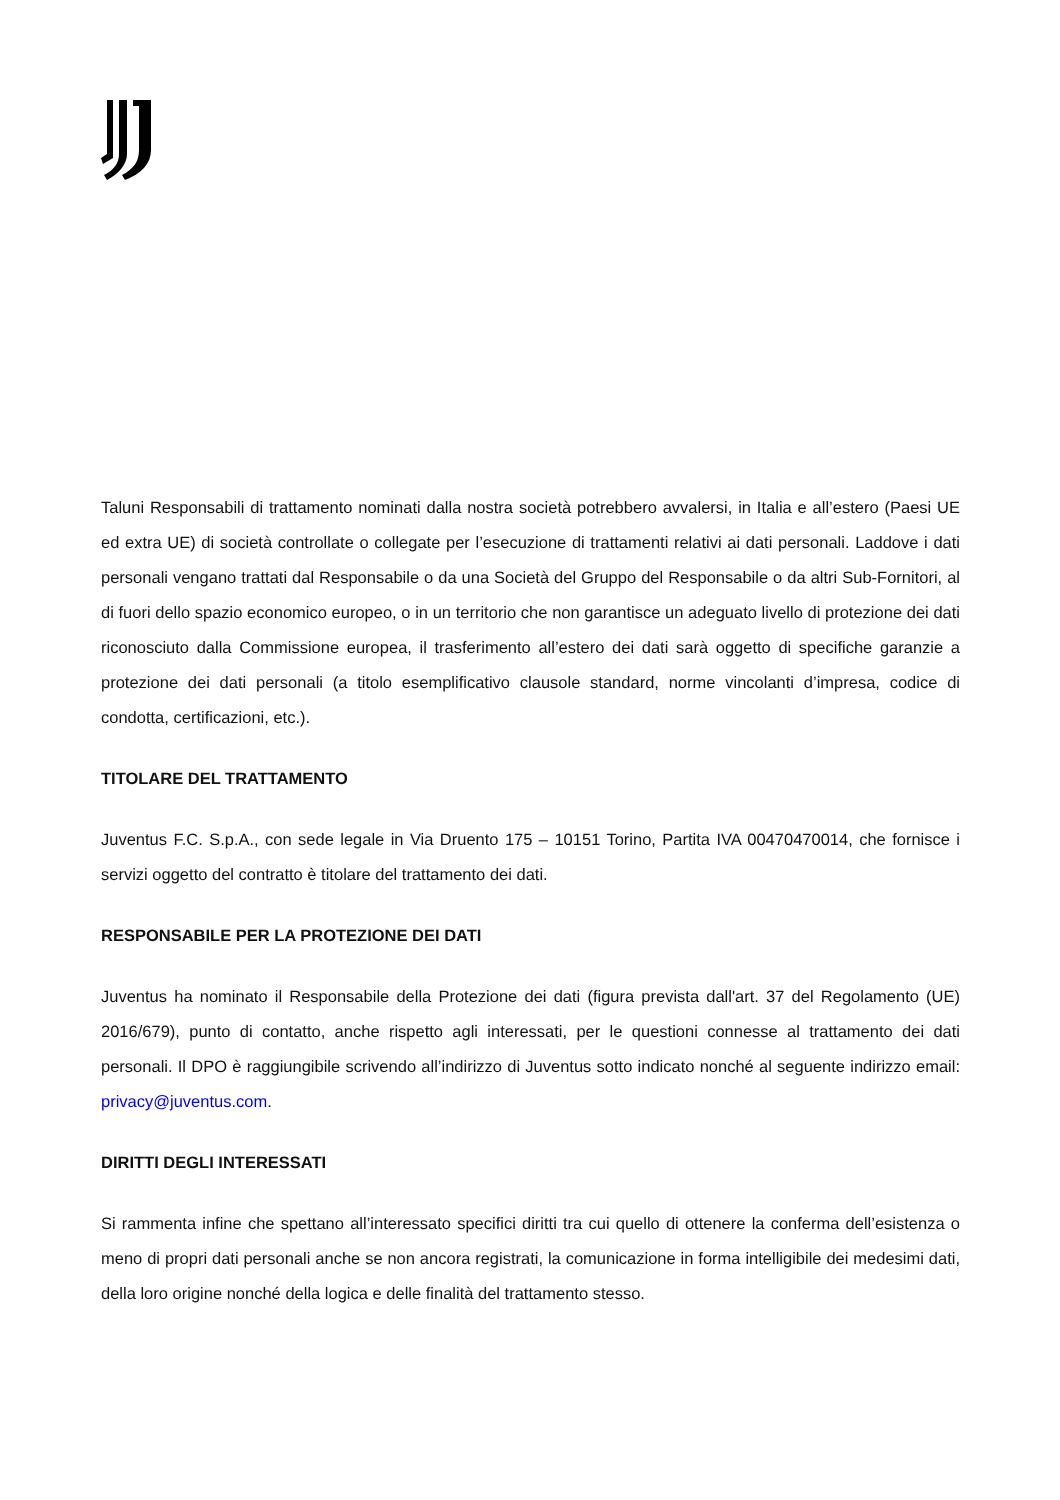Taluni Responsabili di trattamento nominati dalla nostra società potrebbero avvalersi, in Italia e all’estero (Paesi UE ed extra UE) di società controllate o collegate per l’esecuzione di trattamenti relativi ai dati personali. Laddove i dati personali vengano trattati dal Responsabile o da una Società del Gruppo del Responsabile o da altri Sub-Fornitori, al di fuori dello spazio economico europeo, o in un territorio che non garantisce un adeguato livello di protezione dei dati riconosciuto dalla Commissione europea, il trasferimento all’estero dei dati sarà oggetto di specifiche garanzie a protezione dei dati personali (a titolo esemplificativo clausole standard, norme vincolanti d’impresa, codice di condotta, certificazioni, etc.).
TITOLARE DEL TRATTAMENTO
Juventus F.C. S.p.A., con sede legale in Via Druento 175 – 10151 Torino, Partita IVA 00470470014, che fornisce i servizi oggetto del contratto è titolare del trattamento dei dati.
RESPONSABILE PER LA PROTEZIONE DEI DATI
Juventus ha nominato il Responsabile della Protezione dei dati (figura prevista dall'art. 37 del Regolamento (UE) 2016/679), punto di contatto, anche rispetto agli interessati, per le questioni connesse al trattamento dei dati personali. Il DPO è raggiungibile scrivendo all’indirizzo di Juventus sotto indicato nonché al seguente indirizzo email: privacy@juventus.com.
DIRITTI DEGLI INTERESSATI
Si rammenta infine che spettano all’interessato specifici diritti tra cui quello di ottenere la conferma dell’esistenza o meno di propri dati personali anche se non ancora registrati, la comunicazione in forma intelligibile dei medesimi dati, della loro origine nonché della logica e delle finalità del trattamento stesso.